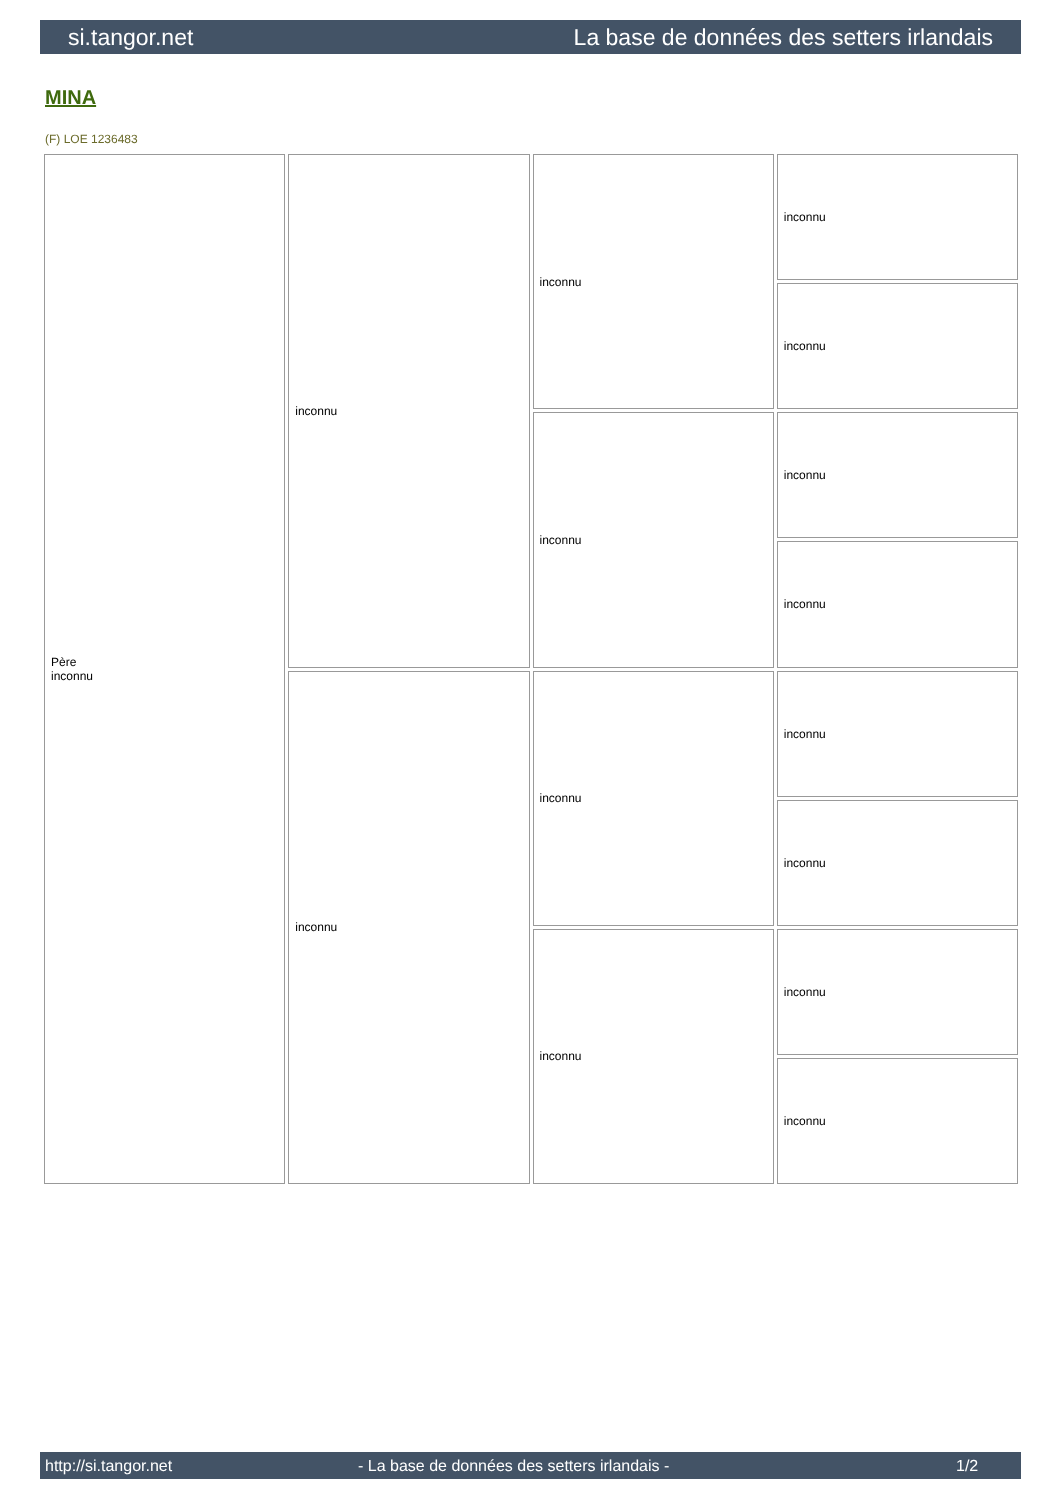si.tangor.net La base de données des setters irlandais
MINA
(F) LOE 1236483
| Père inconnu | inconnu | inconnu | inconnu |
| | | | inconnu |
| | | inconnu | inconnu |
| | | | inconnu |
| | inconnu | inconnu | inconnu |
| | | | inconnu |
| | | inconnu | inconnu |
| | | | inconnu |
http://si.tangor.net - La base de données des setters irlandais - 1/2